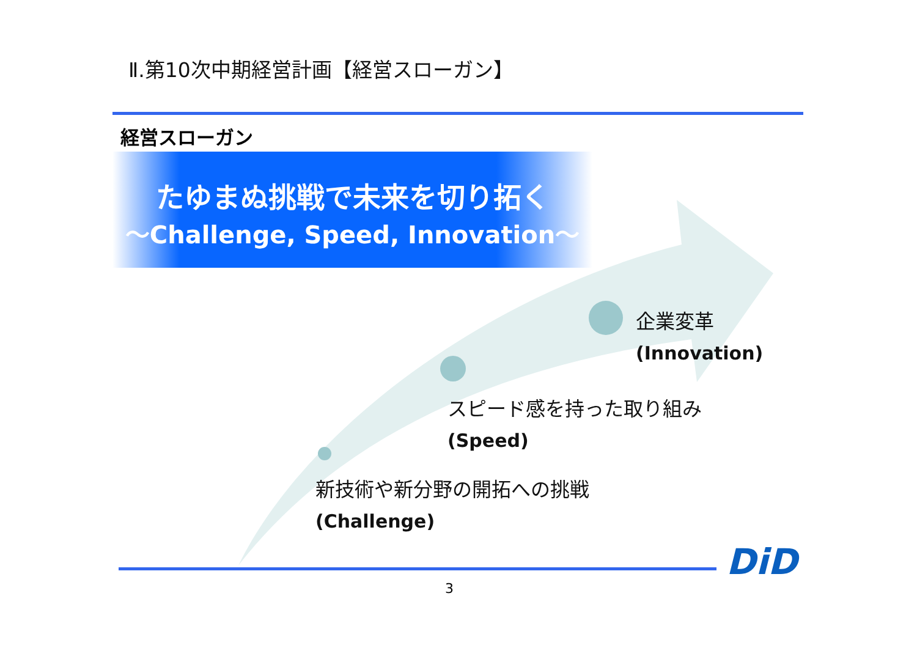Ⅱ.第10次中期経営計画【経営スローガン】
経営スローガン
たゆまぬ挑戦で未来を切り拓く
～Challenge, Speed, Innovation～
企業変革
(Innovation)
スピード感を持った取り組み
(Speed)
新技術や新分野の開拓への挑戦
(Challenge)
DiD
3